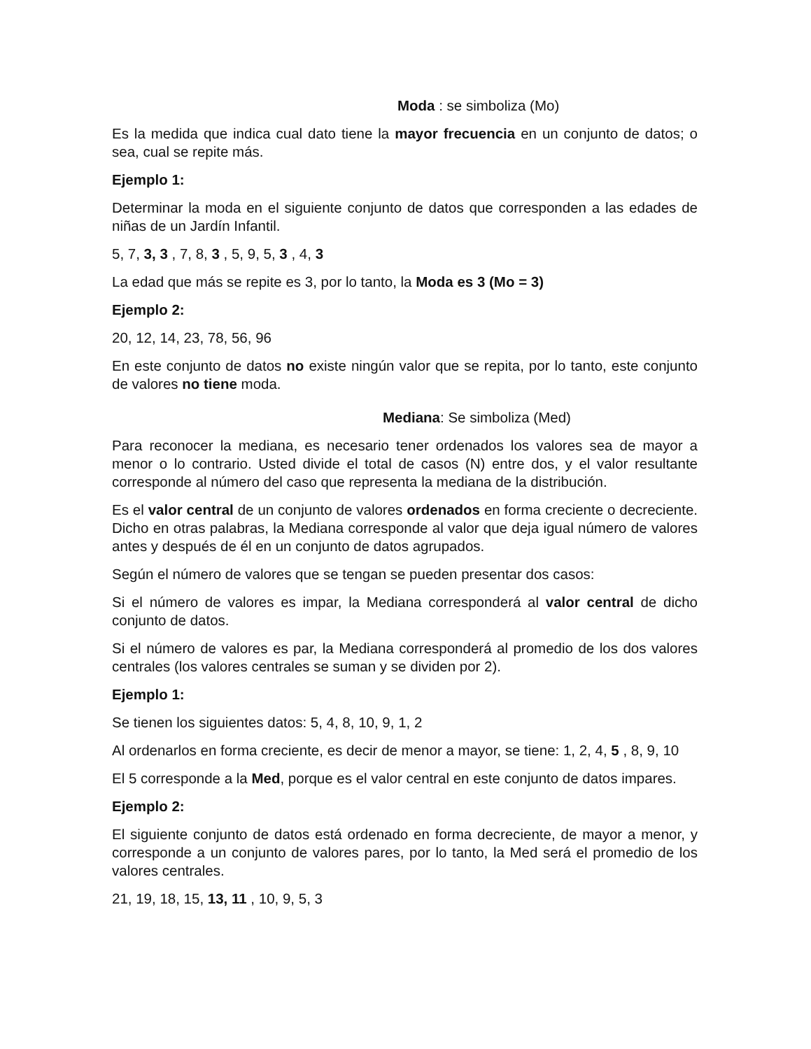Moda : se simboliza (Mo)
Es la medida que indica cual dato tiene la mayor frecuencia en un conjunto de datos; o sea, cual se repite más.
Ejemplo 1:
Determinar la moda en el siguiente conjunto de datos que corresponden a las edades de niñas de un Jardín Infantil.
5, 7, 3, 3 , 7, 8, 3 , 5, 9, 5, 3 , 4, 3
La edad que más se repite es 3, por lo tanto, la Moda es 3 (Mo = 3)
Ejemplo 2:
20, 12, 14, 23, 78, 56, 96
En este conjunto de datos no existe ningún valor que se repita, por lo tanto, este conjunto de valores no tiene moda.
Mediana: Se simboliza (Med)
Para reconocer la mediana, es necesario tener ordenados los valores sea de mayor a menor o lo contrario. Usted divide el total de casos (N) entre dos, y el valor resultante corresponde al número del caso que representa la mediana de la distribución.
Es el valor central de un conjunto de valores ordenados en forma creciente o decreciente. Dicho en otras palabras, la Mediana corresponde al valor que deja igual número de valores antes y después de él en un conjunto de datos agrupados.
Según el número de valores que se tengan se pueden presentar dos casos:
Si el número de valores es impar, la Mediana corresponderá al valor central de dicho conjunto de datos.
Si el número de valores es par, la Mediana corresponderá al promedio de los dos valores centrales (los valores centrales se suman y se dividen por 2).
Ejemplo 1:
Se tienen los siguientes datos: 5, 4, 8, 10, 9, 1, 2
Al ordenarlos en forma creciente, es decir de menor a mayor, se tiene: 1, 2, 4, 5 , 8, 9, 10
El 5 corresponde a la Med, porque es el valor central en este conjunto de datos impares.
Ejemplo 2:
El siguiente conjunto de datos está ordenado en forma decreciente, de mayor a menor, y corresponde a un conjunto de valores pares, por lo tanto, la Med será el promedio de los valores centrales.
21, 19, 18, 15, 13, 11 , 10, 9, 5, 3